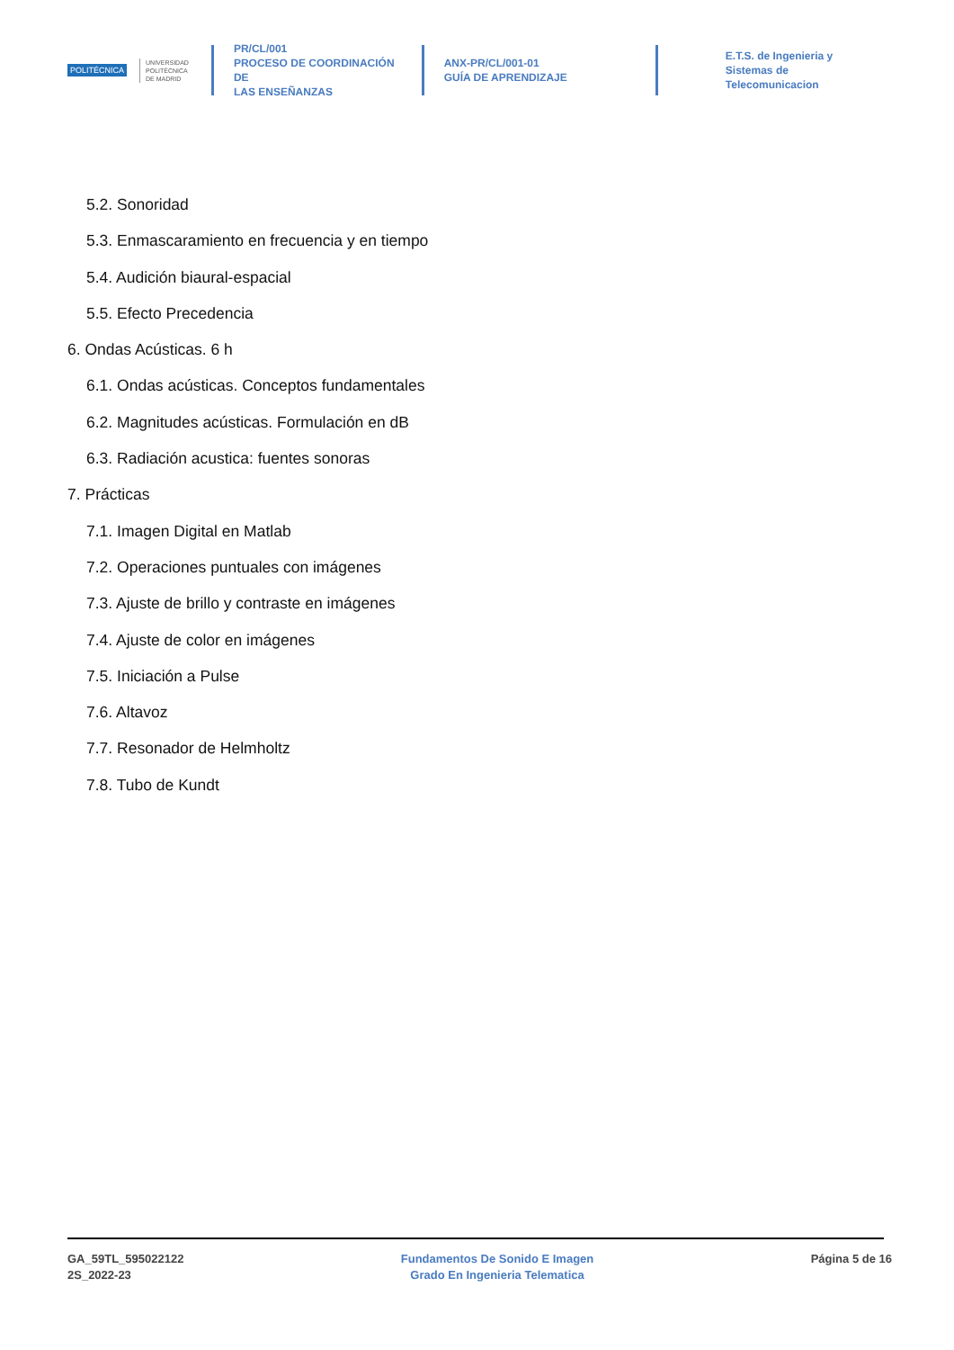POLITÉCNICA UNIVERSIDAD
POLITÉCNICA
DE MADRID
PR/CL/001
PROCESO DE COORDINACIÓN DE
LAS ENSEÑANZAS
ANX-PR/CL/001-01
GUÍA DE APRENDIZAJE
E.T.S. de Ingenieria y
Sistemas de
Telecomunicacion
5.2. Sonoridad
5.3. Enmascaramiento en frecuencia y en tiempo
5.4. Audición biaural-espacial
5.5. Efecto Precedencia
6. Ondas Acústicas. 6 h
6.1. Ondas acústicas. Conceptos fundamentales
6.2. Magnitudes acústicas. Formulación en dB
6.3. Radiación acustica: fuentes sonoras
7. Prácticas
7.1. Imagen Digital en Matlab
7.2. Operaciones puntuales con imágenes
7.3. Ajuste de brillo y contraste en imágenes
7.4. Ajuste de color en imágenes
7.5. Iniciación a Pulse
7.6. Altavoz
7.7. Resonador de Helmholtz
7.8. Tubo de Kundt
GA_59TL_595022122
2S_2022-23
Fundamentos De Sonido E Imagen
Grado En Ingenieria Telematica
Página 5 de 16